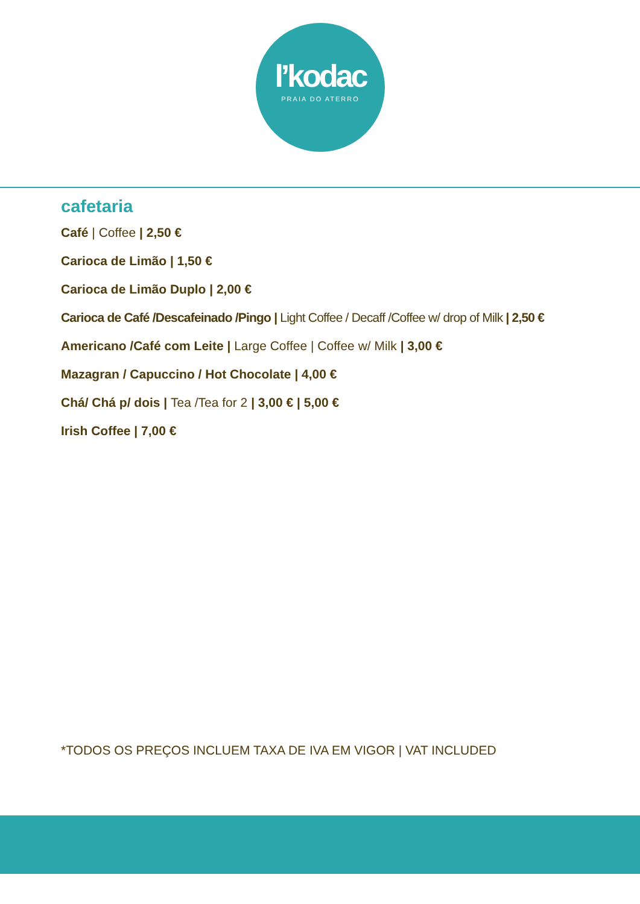l’kodac
PRAIA DO ATERRO
cafetaria
Café | Coffee | 2,50 €
Carioca de Limão | 1,50 €
Carioca de Limão Duplo | 2,00 €
Carioca de Café /Descafeinado /Pingo | Light Coffee / Decaff /Coffee w/ drop of Milk | 2,50 €
Americano /Café com Leite | Large Coffee | Coffee w/ Milk | 3,00 €
Mazagran / Capuccino / Hot Chocolate | 4,00 €
Chá/ Chá p/ dois | Tea /Tea for 2 | 3,00 € | 5,00 €
Irish Coffee | 7,00 €
*TODOS OS PREÇOS INCLUEM TAXA DE IVA EM VIGOR | VAT INCLUDED